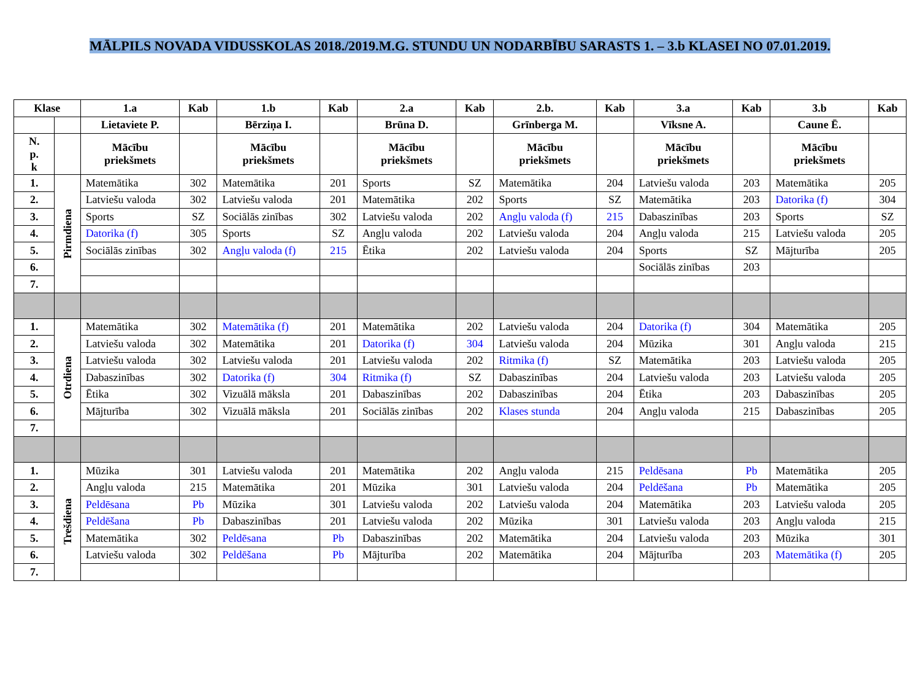MĀLPILS NOVADA VIDUSSKOLAS 2018./2019.M.G. STUNDU UN NODARBĪBU SARASTS 1. – 3.b KLASEI NO 07.01.2019.
| Klase | | 1.a | Kab | 1.b | Kab | 2.a | Kab | 2.b. | Kab | 3.a | Kab | 3.b | Kab |
| --- | --- | --- | --- | --- | --- | --- | --- | --- | --- | --- | --- | --- | --- |
| | | Lietaviete P. | | Bērziņa I. | | Brūna D. | | Grīnberga M. | | Vīksne A. | | Caune Ē. | |
| N. p. k | | Mācību priekšmets | | Mācību priekšmets | | Mācību priekšmets | | Mācību priekšmets | | Mācību priekšmets | | Mācību priekšmets | |
| 1. | Pirmdiena | Matemātika | 302 | Matemātika | 201 | Sports | SZ | Matemātika | 204 | Latviešu valoda | 203 | Matemātika | 205 |
| 2. | | Latviešu valoda | 302 | Latviešu valoda | 201 | Matemātika | 202 | Sports | SZ | Matemātika | 203 | Datorika (f) | 304 |
| 3. | | Sports | SZ | Sociālās zinības | 302 | Latviešu valoda | 202 | Angļu valoda (f) | 215 | Dabaszinības | 203 | Sports | SZ |
| 4. | | Datorika (f) | 305 | Sports | SZ | Angļu valoda | 202 | Latviešu valoda | 204 | Angļu valoda | 215 | Latviešu valoda | 205 |
| 5. | | Sociālās zinības | 302 | Angļu valoda (f) | 215 | Ētika | 202 | Latviešu valoda | 204 | Sports | SZ | Mājturība | 205 |
| 6. | | | | | | | | | | Sociālās zinības | 203 | | |
| 7. | | | | | | | | | | | | | |
| 1. | Otrdiena | Matemātika | 302 | Matemātika (f) | 201 | Matemātika | 202 | Latviešu valoda | 204 | Datorika (f) | 304 | Matemātika | 205 |
| 2. | | Latviešu valoda | 302 | Matemātika | 201 | Datorika (f) | 304 | Latviešu valoda | 204 | Mūzika | 301 | Angļu valoda | 215 |
| 3. | | Latviešu valoda | 302 | Latviešu valoda | 201 | Latviešu valoda | 202 | Ritmika (f) | SZ | Matemātika | 203 | Latviešu valoda | 205 |
| 4. | | Dabaszinības | 302 | Datorika (f) | 304 | Ritmika (f) | SZ | Dabaszinības | 204 | Latviešu valoda | 203 | Latviešu valoda | 205 |
| 5. | | Ētika | 302 | Vizuālā māksla | 201 | Dabaszinības | 202 | Dabaszinības | 204 | Ētika | 203 | Dabaszinības | 205 |
| 6. | | Mājturība | 302 | Vizuālā māksla | 201 | Sociālās zinības | 202 | Klases stunda | 204 | Angļu valoda | 215 | Dabaszinības | 205 |
| 7. | | | | | | | | | | | | | |
| 1. | Trešdiena | Mūzika | 301 | Latviešu valoda | 201 | Matemātika | 202 | Angļu valoda | 215 | Peldēsana | Pb | Matemātika | 205 |
| 2. | | Angļu valoda | 215 | Matemātika | 201 | Mūzika | 301 | Latviešu valoda | 204 | Peldēšana | Pb | Matemātika | 205 |
| 3. | | Peldēsana | Pb | Mūzika | 301 | Latviešu valoda | 202 | Latviešu valoda | 204 | Matemātika | 203 | Latviešu valoda | 205 |
| 4. | | Peldēšana | Pb | Dabaszinības | 201 | Latviešu valoda | 202 | Mūzika | 301 | Latviešu valoda | 203 | Angļu valoda | 215 |
| 5. | | Matemātika | 302 | Peldēsana | Pb | Dabaszinības | 202 | Matemātika | 204 | Latviešu valoda | 203 | Mūzika | 301 |
| 6. | | Latviešu valoda | 302 | Peldēšana | Pb | Mājturība | 202 | Matemātika | 204 | Mājturība | 203 | Matemātika (f) | 205 |
| 7. | | | | | | | | | | | | | |